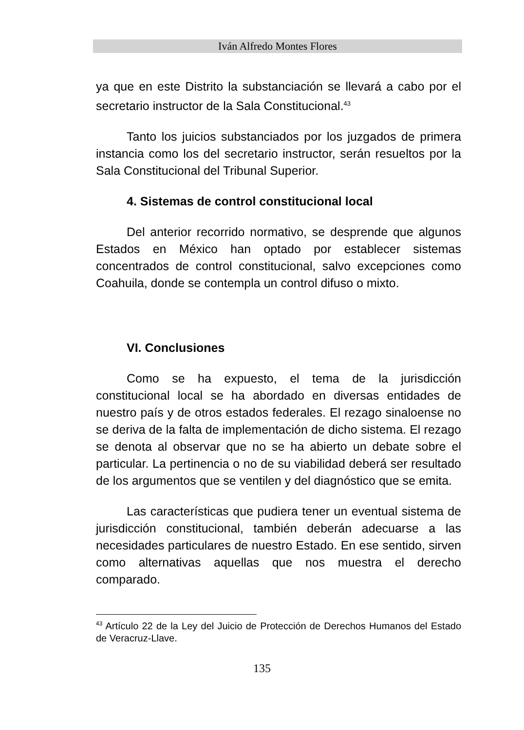Iván Alfredo Montes Flores
ya que en este Distrito la substanciación se llevará a cabo por el secretario instructor de la Sala Constitucional.<sup>43</sup>
Tanto los juicios substanciados por los juzgados de primera instancia como los del secretario instructor, serán resueltos por la Sala Constitucional del Tribunal Superior.
4. Sistemas de control constitucional local
Del anterior recorrido normativo, se desprende que algunos Estados en México han optado por establecer sistemas concentrados de control constitucional, salvo excepciones como Coahuila, donde se contempla un control difuso o mixto.
VI. Conclusiones
Como se ha expuesto, el tema de la jurisdicción constitucional local se ha abordado en diversas entidades de nuestro país y de otros estados federales. El rezago sinaloense no se deriva de la falta de implementación de dicho sistema. El rezago se denota al observar que no se ha abierto un debate sobre el particular. La pertinencia o no de su viabilidad deberá ser resultado de los argumentos que se ventilen y del diagnóstico que se emita.
Las características que pudiera tener un eventual sistema de jurisdicción constitucional, también deberán adecuarse a las necesidades particulares de nuestro Estado. En ese sentido, sirven como alternativas aquellas que nos muestra el derecho comparado.
<sup>43</sup> Artículo 22 de la Ley del Juicio de Protección de Derechos Humanos del Estado de Veracruz-Llave.
135